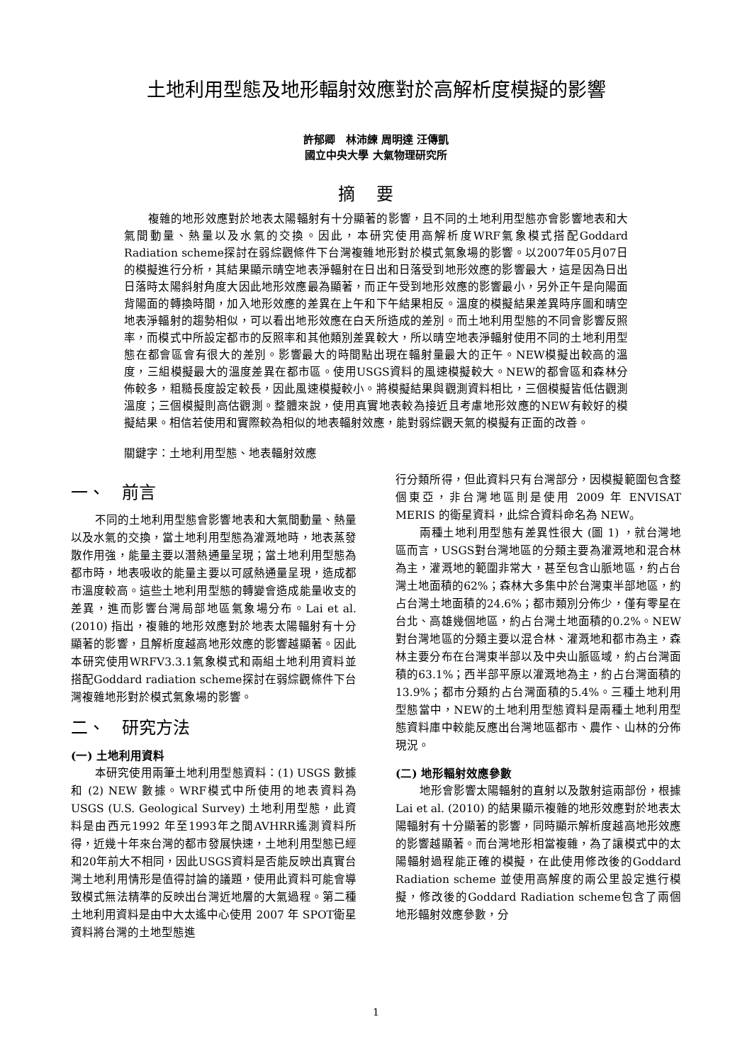土地利用型態及地形輻射效應對於高解析度模擬的影響
許郁卿　林沛練 周明達 汪傳凱
國立中央大學 大氣物理研究所
摘要
複雜的地形效應對於地表太陽輻射有十分顯著的影響，且不同的土地利用型態亦會影響地表和大氣間動量、熱量以及水氣的交換。因此，本研究使用高解析度WRF氣象模式搭配Goddard Radiation scheme探討在弱綜觀條件下台灣複雜地形對於模式氣象場的影響。以2007年05月07日的模擬進行分析，其結果顯示晴空地表淨輻射在日出和日落受到地形效應的影響最大，這是因為日出日落時太陽斜射角度大因此地形效應最為顯著，而正午受到地形效應的影響最小，另外正午是向陽面背陽面的轉換時間，加入地形效應的差異在上午和下午結果相反。溫度的模擬結果差異時序圖和晴空地表淨輻射的趨勢相似，可以看出地形效應在白天所造成的差別。而土地利用型態的不同會影響反照率，而模式中所設定都市的反照率和其他類別差異較大，所以晴空地表淨輻射使用不同的土地利用型態在都會區會有很大的差別。影響最大的時間點出現在輻射量最大的正午。NEW模擬出較高的溫度，三組模擬最大的溫度差異在都市區。使用USGS資料的風速模擬較大。NEW的都會區和森林分佈較多，粗糙長度設定較長，因此風速模擬較小。將模擬結果與觀測資料相比，三個模擬皆低估觀測溫度；三個模擬則高估觀測。整體來說，使用真實地表較為接近且考慮地形效應的NEW有較好的模擬結果。相信若使用和實際較為相似的地表輻射效應，能對弱綜觀天氣的模擬有正面的改善。
關鍵字：土地利用型態、地表輻射效應
一、　前言
不同的土地利用型態會影響地表和大氣間動量、熱量以及水氣的交換，當土地利用型態為灌溉地時，地表蒸發散作用強，能量主要以潛熱通量呈現；當土地利用型態為都市時，地表吸收的能量主要以可感熱通量呈現，造成都市溫度較高。這些土地利用型態的轉變會造成能量收支的差異，進而影響台灣局部地區氣象場分布。Lai et al. (2010) 指出，複雜的地形效應對於地表太陽輻射有十分顯著的影響，且解析度越高地形效應的影響越顯著。因此本研究使用WRFV3.3.1氣象模式和兩組土地利用資料並搭配Goddard radiation scheme探討在弱綜觀條件下台灣複雜地形對於模式氣象場的影響。
二、　研究方法
(一) 土地利用資料
本研究使用兩筆土地利用型態資料：(1) USGS 數據和 (2) NEW 數據。WRF模式中所使用的地表資料為USGS (U.S. Geological Survey) 土地利用型態，此資料是由西元1992 年至1993年之間AVHRR遙測資料所得，近幾十年來台灣的都市發展快速，土地利用型態已經和20年前大不相同，因此USGS資料是否能反映出真實台灣土地利用情形是值得討論的議題，使用此資料可能會導致模式無法精準的反映出台灣近地層的大氣過程。第二種土地利用資料是由中大太遙中心使用 2007 年 SPOT衛星資料將台灣的土地型態進
行分類所得，但此資料只有台灣部分，因模擬範圍包含整個東亞，非台灣地區則是使用 2009 年 ENVISAT MERIS 的衛星資料，此綜合資料命名為 NEW。
兩種土地利用型態有差異性很大 (圖 1) ，就台灣地區而言，USGS對台灣地區的分類主要為灌溉地和混合林為主，灌溉地的範圍非常大，甚至包含山脈地區，約占台灣土地面積的62%；森林大多集中於台灣東半部地區，約占台灣土地面積的24.6%；都市類別分佈少，僅有零星在台北、高雄幾個地區，約占台灣土地面積的0.2%。NEW對台灣地區的分類主要以混合林、灌溉地和都市為主，森林主要分布在台灣東半部以及中央山脈區域，約占台灣面積的63.1%；西半部平原以灌溉地為主，約占台灣面積的13.9%；都市分類約占台灣面積的5.4%。三種土地利用型態當中，NEW的土地利用型態資料是兩種土地利用型態資料庫中較能反應出台灣地區都市、農作、山林的分佈現況。
(二) 地形輻射效應參數
地形會影響太陽輻射的直射以及散射這兩部份，根據 Lai et al. (2010) 的結果顯示複雜的地形效應對於地表太陽輻射有十分顯著的影響，同時顯示解析度越高地形效應的影響越顯著。而台灣地形相當複雜，為了讓模式中的太陽輻射過程能正確的模擬，在此使用修改後的Goddard Radiation scheme 並使用高解度的兩公里設定進行模擬，修改後的Goddard Radiation scheme包含了兩個地形輻射效應參數，分
1